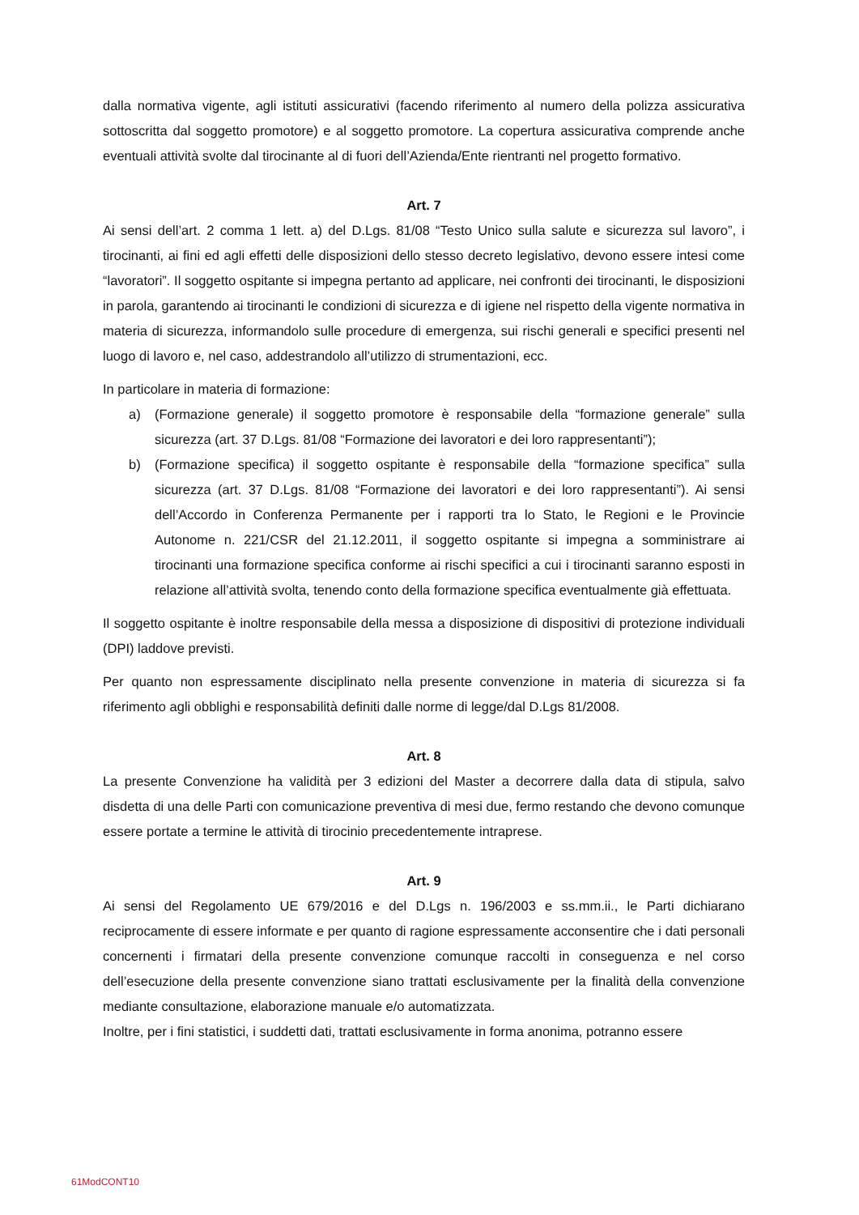dalla normativa vigente, agli istituti assicurativi (facendo riferimento al numero della polizza assicurativa sottoscritta dal soggetto promotore) e al soggetto promotore. La copertura assicurativa comprende anche eventuali attività svolte dal tirocinante al di fuori dell’Azienda/Ente rientranti nel progetto formativo.
Art. 7
Ai sensi dell’art. 2 comma 1 lett. a) del D.Lgs. 81/08 “Testo Unico sulla salute e sicurezza sul lavoro”, i tirocinanti, ai fini ed agli effetti delle disposizioni dello stesso decreto legislativo, devono essere intesi come “lavoratori”. Il soggetto ospitante si impegna pertanto ad applicare, nei confronti dei tirocinanti, le disposizioni in parola, garantendo ai tirocinanti le condizioni di sicurezza e di igiene nel rispetto della vigente normativa in materia di sicurezza, informandolo sulle procedure di emergenza, sui rischi generali e specifici presenti nel luogo di lavoro e, nel caso, addestrandolo all’utilizzo di strumentazioni, ecc.
In particolare in materia di formazione:
a) (Formazione generale) il soggetto promotore è responsabile della “formazione generale” sulla sicurezza (art. 37 D.Lgs. 81/08 “Formazione dei lavoratori e dei loro rappresentanti”);
b) (Formazione specifica) il soggetto ospitante è responsabile della “formazione specifica” sulla sicurezza (art. 37 D.Lgs. 81/08 “Formazione dei lavoratori e dei loro rappresentanti”). Ai sensi dell’Accordo in Conferenza Permanente per i rapporti tra lo Stato, le Regioni e le Provincie Autonome n. 221/CSR del 21.12.2011, il soggetto ospitante si impegna a somministrare ai tirocinanti una formazione specifica conforme ai rischi specifici a cui i tirocinanti saranno esposti in relazione all’attività svolta, tenendo conto della formazione specifica eventualmente già effettuata.
Il soggetto ospitante è inoltre responsabile della messa a disposizione di dispositivi di protezione individuali (DPI) laddove previsti.
Per quanto non espressamente disciplinato nella presente convenzione in materia di sicurezza si fa riferimento agli obblighi e responsabilità definiti dalle norme di legge/dal D.Lgs 81/2008.
Art. 8
La presente Convenzione ha validità per 3 edizioni del Master a decorrere dalla data di stipula, salvo disdetta di una delle Parti con comunicazione preventiva di mesi due, fermo restando che devono comunque essere portate a termine le attività di tirocinio precedentemente intraprese.
Art. 9
Ai sensi del Regolamento UE 679/2016 e del D.Lgs n. 196/2003 e ss.mm.ii., le Parti dichiarano reciprocamente di essere informate e per quanto di ragione espressamente acconsentire che i dati personali concernenti i firmatari della presente convenzione comunque raccolti in conseguenza e nel corso dell’esecuzione della presente convenzione siano trattati esclusivamente per la finalità della convenzione mediante consultazione, elaborazione manuale e/o automatizzata.
Inoltre, per i fini statistici, i suddetti dati, trattati esclusivamente in forma anonima, potranno essere
61ModCONT10